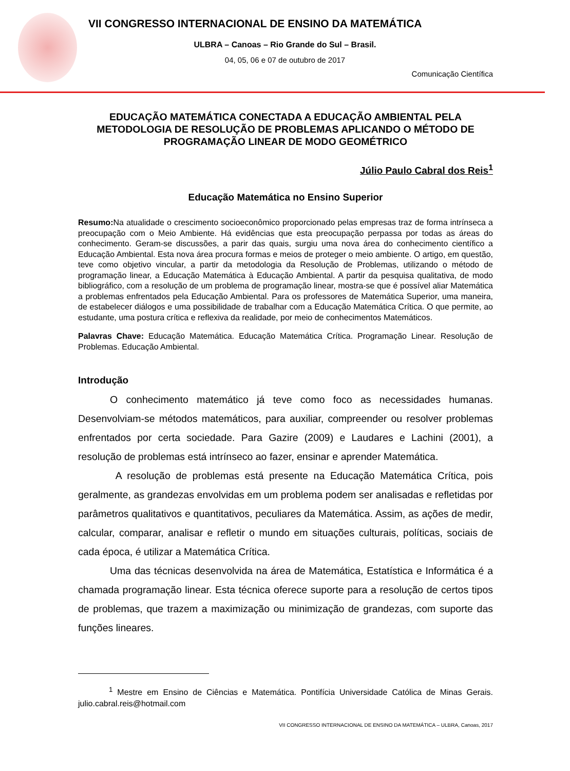VII CONGRESSO INTERNACIONAL DE ENSINO DA MATEMÁTICA
ULBRA – Canoas – Rio Grande do Sul – Brasil.
04, 05, 06 e 07 de outubro de 2017
Comunicação Científica
EDUCAÇÃO MATEMÁTICA CONECTADA A EDUCAÇÃO AMBIENTAL PELA METODOLOGIA DE RESOLUÇÃO DE PROBLEMAS APLICANDO O MÉTODO DE PROGRAMAÇÃO LINEAR DE MODO GEOMÉTRICO
Júlio Paulo Cabral dos Reis<sup>1</sup>
Educação Matemática no Ensino Superior
Resumo: Na atualidade o crescimento socioeconômico proporcionado pelas empresas traz de forma intrínseca a preocupação com o Meio Ambiente. Há evidências que esta preocupação perpassa por todas as áreas do conhecimento. Geram-se discussões, a parir das quais, surgiu uma nova área do conhecimento científico a Educação Ambiental. Esta nova área procura formas e meios de proteger o meio ambiente. O artigo, em questão, teve como objetivo vincular, a partir da metodologia da Resolução de Problemas, utilizando o método de programação linear, a Educação Matemática à Educação Ambiental. A partir da pesquisa qualitativa, de modo bibliográfico, com a resolução de um problema de programação linear, mostra-se que é possível aliar Matemática a problemas enfrentados pela Educação Ambiental. Para os professores de Matemática Superior, uma maneira, de estabelecer diálogos e uma possibilidade de trabalhar com a Educação Matemática Crítica. O que permite, ao estudante, uma postura crítica e reflexiva da realidade, por meio de conhecimentos Matemáticos.
Palavras Chave: Educação Matemática. Educação Matemática Crítica. Programação Linear. Resolução de Problemas. Educação Ambiental.
Introdução
O conhecimento matemático já teve como foco as necessidades humanas. Desenvolviam-se métodos matemáticos, para auxiliar, compreender ou resolver problemas enfrentados por certa sociedade. Para Gazire (2009) e Laudares e Lachini (2001), a resolução de problemas está intrínseco ao fazer, ensinar e aprender Matemática.
A resolução de problemas está presente na Educação Matemática Crítica, pois geralmente, as grandezas envolvidas em um problema podem ser analisadas e refletidas por parâmetros qualitativos e quantitativos, peculiares da Matemática. Assim, as ações de medir, calcular, comparar, analisar e refletir o mundo em situações culturais, políticas, sociais de cada época, é utilizar a Matemática Crítica.
Uma das técnicas desenvolvida na área de Matemática, Estatística e Informática é a chamada programação linear. Esta técnica oferece suporte para a resolução de certos tipos de problemas, que trazem a maximização ou minimização de grandezas, com suporte das funções lineares.
<sup>1</sup> Mestre em Ensino de Ciências e Matemática. Pontifícia Universidade Católica de Minas Gerais. julio.cabral.reis@hotmail.com
VII CONGRESSO INTERNACIONAL DE ENSINO DA MATEMÁTICA – ULBRA, Canoas, 2017